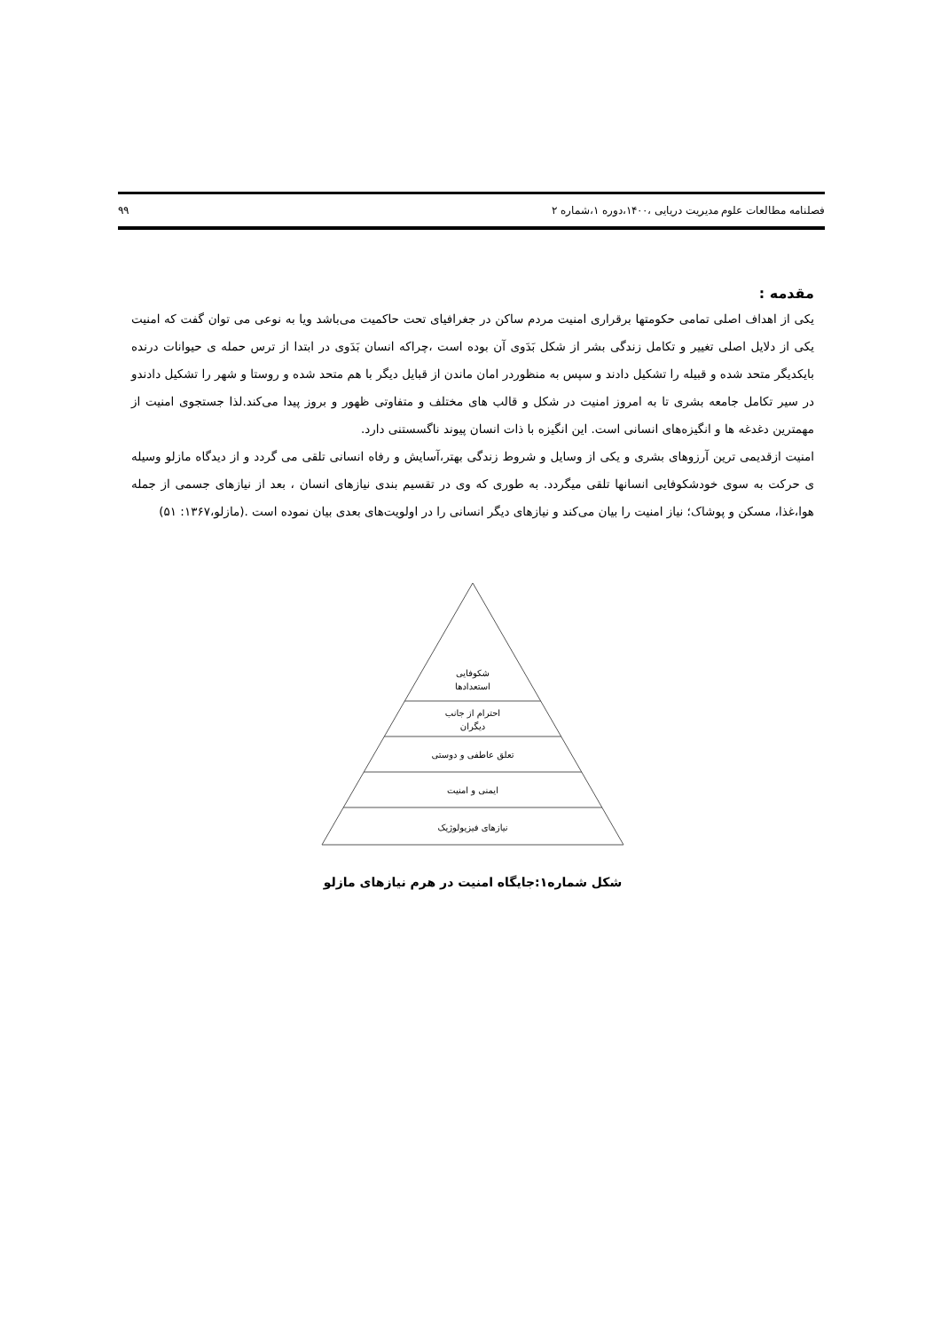فصلنامه مطالعات علوم مدیریت دریایی ،۱۴۰۰،دوره ۱،شماره ۲ ۹۹
مقدمه :
یکی از اهداف اصلی تمامی حکومتها برقراری امنیت مردم ساکن در جغرافیای تحت حاکمیت می‌باشد ویا به نوعی می توان گفت که امنیت یکی از دلایل اصلی تغییر و تکامل زندگی بشر از شکل بَدَوی آن بوده است ،چراکه انسان بَدَوی در ابتدا از ترس حمله ی حیوانات درنده بایکدیگر متحد شده و قبیله را تشکیل دادند و سپس به منظوردر امان ماندن از قبایل دیگر با هم متحد شده و روستا و شهر را تشکیل دادندو در سیر تکامل جامعه بشری تا به امروز امنیت در شکل و قالب های مختلف و متفاوتی ظهور و بروز پیدا می‌کند.لذا جستجوی امنیت از مهمترین دغدغه ها و انگیزه‌های انسانی است. این انگیزه با ذات انسان پیوند ناگسستنی دارد.
امنیت ازقدیمی ترین آرزوهای بشری و یکی از وسایل و شروط زندگی بهتر،آسایش و رفاه انسانی تلقی می گردد و از دیدگاه مازلو وسیله ی حرکت به سوی خودشکوفایی انسانها تلقی میگردد. به طوری که وی در تقسیم بندی نیازهای انسان ، بعد از نیازهای جسمی از جمله هوا،غذا، مسکن و پوشاک؛ نیاز امنیت را بیان می‌کند و نیازهای دیگر انسانی را در اولویت‌های بعدی بیان نموده است .(مازلو،۱۳۶۷: ۵۱)
شکوفایی
استعدادها
احترام از جانب
دیگران
تعلق عاطفی و دوستی
ایمنی و امنیت
نیازهای فیزیولوژیک
شکل شماره۱:جایگاه امنیت در هرم نیازهای مازلو